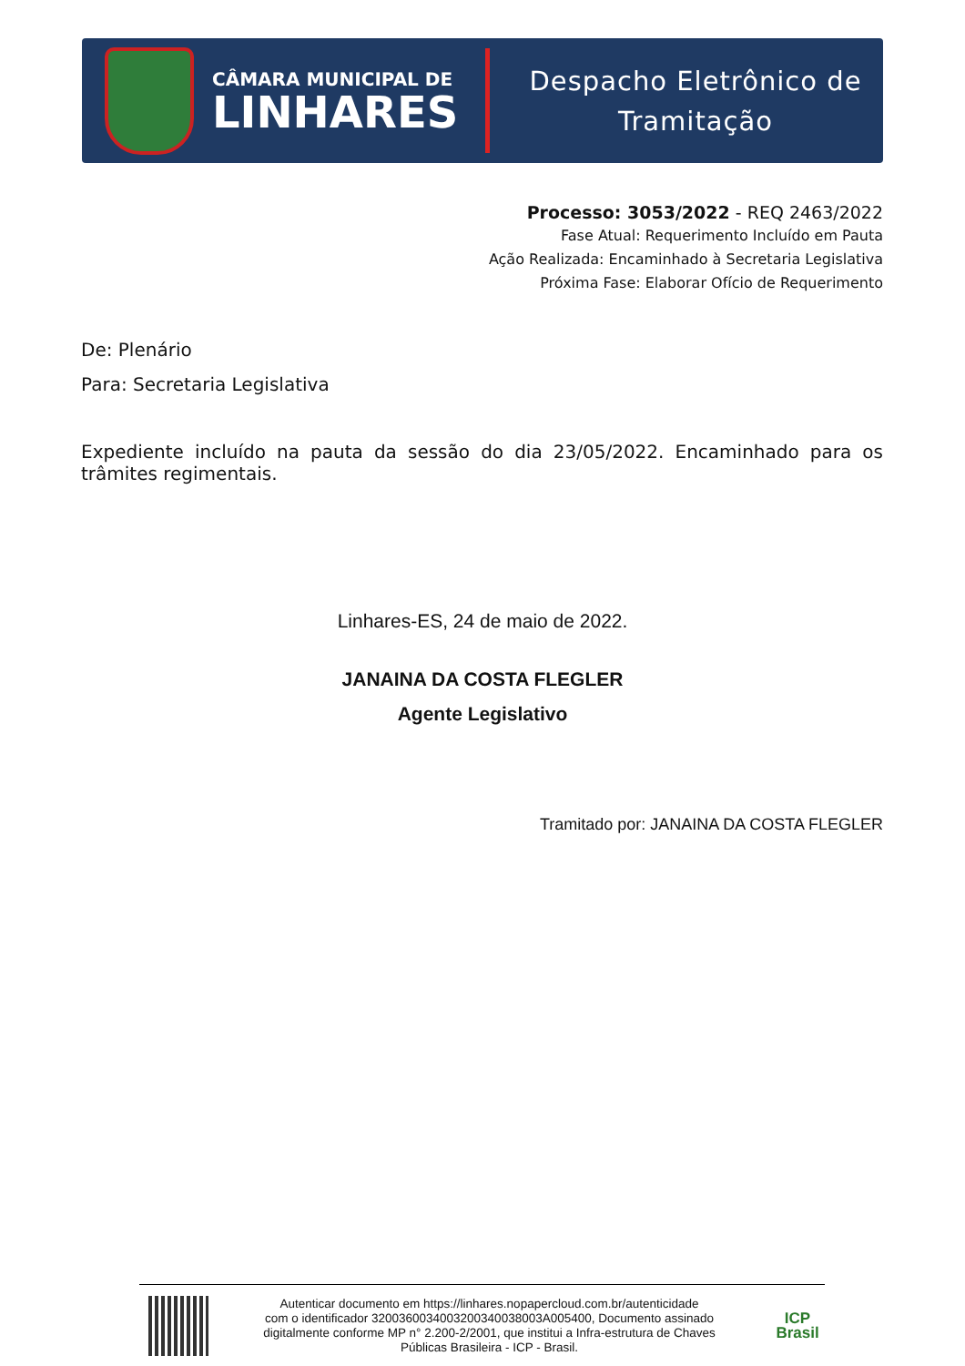CÂMARA MUNICIPAL DE
LINHARES
Despacho Eletrônico de
Tramitação
Processo: 3053/2022 - REQ 2463/2022
Fase Atual: Requerimento Incluído em Pauta
Ação Realizada: Encaminhado à Secretaria Legislativa
Próxima Fase: Elaborar Ofício de Requerimento
De: Plenário
Para: Secretaria Legislativa
Expediente incluído na pauta da sessão do dia 23/05/2022. Encaminhado para os trâmites regimentais.
Linhares-ES, 24 de maio de 2022.
JANAINA DA COSTA FLEGLER
Agente Legislativo
Tramitado por: JANAINA DA COSTA FLEGLER
Autenticar documento em https://linhares.nopapercloud.com.br/autenticidade
com o identificador 3200360034003200340038003A005400, Documento assinado
digitalmente conforme MP n° 2.200-2/2001, que institui a Infra-estrutura de Chaves
Públicas Brasileira - ICP - Brasil.
ICP
Brasil